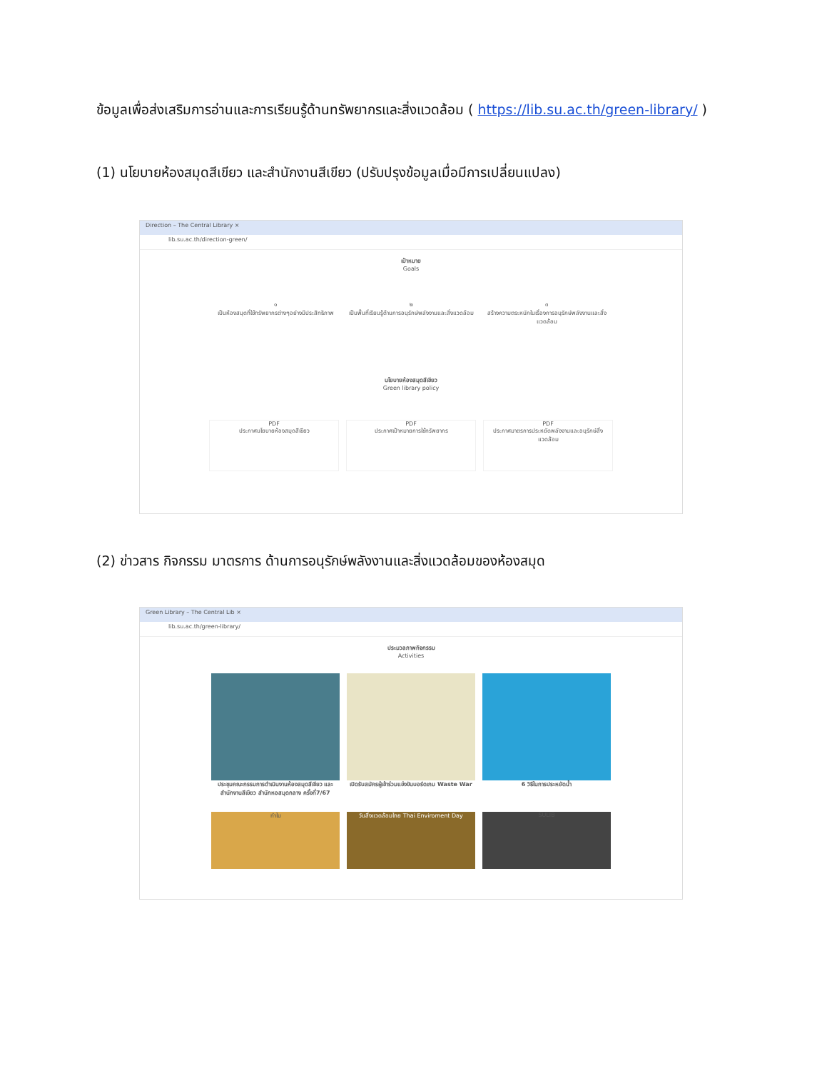ข้อมูลเพื่อส่งเสริมการอ่านและการเรียนรู้ด้านทรัพยากรและสิ่งแวดล้อม ( https://lib.su.ac.th/green-library/ )
(1) นโยบายห้องสมุดสีเขียว และสำนักงานสีเขียว (ปรับปรุงข้อมูลเมื่อมีการเปลี่ยนแปลง)
Direction – The Central Library ×
lib.su.ac.th/direction-green/
เป้าหมาย
Goals
๑
เป็นห้องสมุดที่ใช้ทรัพยากรต่างๆอย่างมีประสิทธิภาพ
๒
เป็นพื้นที่เรียนรู้ด้านการอนุรักษ์พลังงานและสิ่งแวดล้อม
๓
สร้างความตระหนักในเรื่องการอนุรักษ์พลังงานและสิ่งแวดล้อม
นโยบายห้องสมุดสีเขียว
Green library policy
PDF
ประกาศนโยบายห้องสมุดสีเขียว
PDF
ประกาศเป้าหมายการใช้ทรัพยากร
PDF
ประกาศมาตรการประหยัดพลังงานและอนุรักษ์สิ่งแวดล้อม
(2) ข่าวสาร กิจกรรม มาตรการ ด้านการอนุรักษ์พลังงานและสิ่งแวดล้อมของห้องสมุด
Green Library – The Central Lib ×
lib.su.ac.th/green-library/
ประมวลภาพกิจกรรม
Activities
ประชุมคณะกรรมการดำเนินงานห้องสมุดสีเขียว และสำนักงานสีเขียว สำนักหอสมุดกลาง ครั้งที่7/67
เปิดรับสมัครผู้เข้าร่วมแข่งขันบอร์ดเกม Waste War
6 วิธีในการประหยัดน้ำ
ทำไม วันสิ่งแวดล้อมไทย Thai Enviroment Day SULIB